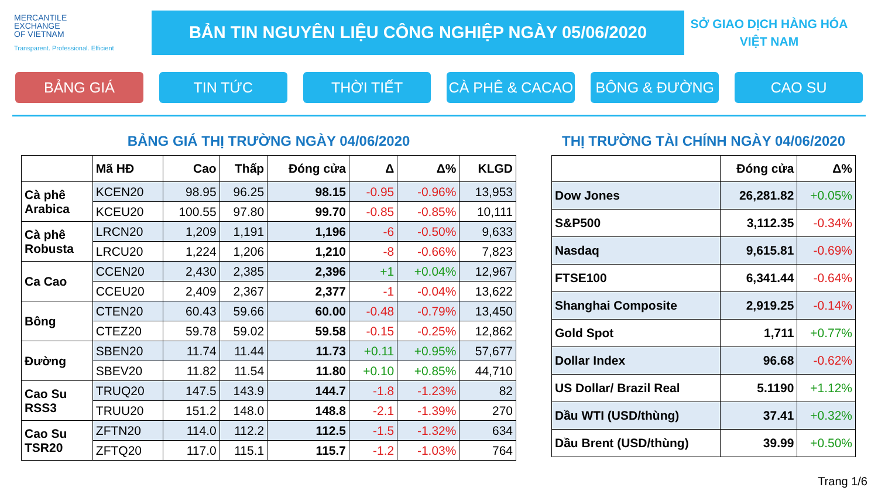MERCANTILE
EXCHANGE
OF VIETNAM
Transparent. Professional. Efficient
BẢN TIN NGUYÊN LIỆU CÔNG NGHIỆP NGÀY 05/06/2020
SỞ GIAO DỊCH HÀNG HÓA
VIỆT NAM
BẢNG GIÁ TIN TỨC THỜI TIẾT CÀ PHÊ & CACAO BÔNG & ĐƯỜNG CAO SU
BẢNG GIÁ THỊ TRƯỜNG NGÀY 04/06/2020
| | Mã HĐ | Cao | Thấp | Đóng cửa | Δ | Δ% | KLGD |
| --- | --- | --- | --- | --- | --- | --- | --- |
| Cà phê Arabica | KCEN20 | 98.95 | 96.25 | 98.15 | -0.95 | -0.96% | 13,953 |
| | KCEU20 | 100.55 | 97.80 | 99.70 | -0.85 | -0.85% | 10,111 |
| Cà phê Robusta | LRCN20 | 1,209 | 1,191 | 1,196 | -6 | -0.50% | 9,633 |
| | LRCU20 | 1,224 | 1,206 | 1,210 | -8 | -0.66% | 7,823 |
| Ca Cao | CCEN20 | 2,430 | 2,385 | 2,396 | +1 | +0.04% | 12,967 |
| | CCEU20 | 2,409 | 2,367 | 2,377 | -1 | -0.04% | 13,622 |
| Bông | CTEN20 | 60.43 | 59.66 | 60.00 | -0.48 | -0.79% | 13,450 |
| | CTEZ20 | 59.78 | 59.02 | 59.58 | -0.15 | -0.25% | 12,862 |
| Đường | SBEN20 | 11.74 | 11.44 | 11.73 | +0.11 | +0.95% | 57,677 |
| | SBEV20 | 11.82 | 11.54 | 11.80 | +0.10 | +0.85% | 44,710 |
| Cao Su RSS3 | TRUQ20 | 147.5 | 143.9 | 144.7 | -1.8 | -1.23% | 82 |
| | TRUU20 | 151.2 | 148.0 | 148.8 | -2.1 | -1.39% | 270 |
| Cao Su TSR20 | ZFTN20 | 114.0 | 112.2 | 112.5 | -1.5 | -1.32% | 634 |
| | ZFTQ20 | 117.0 | 115.1 | 115.7 | -1.2 | -1.03% | 764 |
THỊ TRƯỜNG TÀI CHÍNH NGÀY 04/06/2020
| | Đóng cửa | Δ% |
| --- | --- | --- |
| Dow Jones | 26,281.82 | +0.05% |
| S&P500 | 3,112.35 | -0.34% |
| Nasdaq | 9,615.81 | -0.69% |
| FTSE100 | 6,341.44 | -0.64% |
| Shanghai Composite | 2,919.25 | -0.14% |
| Gold Spot | 1,711 | +0.77% |
| Dollar Index | 96.68 | -0.62% |
| US Dollar/ Brazil Real | 5.1190 | +1.12% |
| Dầu WTI (USD/thùng) | 37.41 | +0.32% |
| Dầu Brent (USD/thùng) | 39.99 | +0.50% |
Trang 1/6